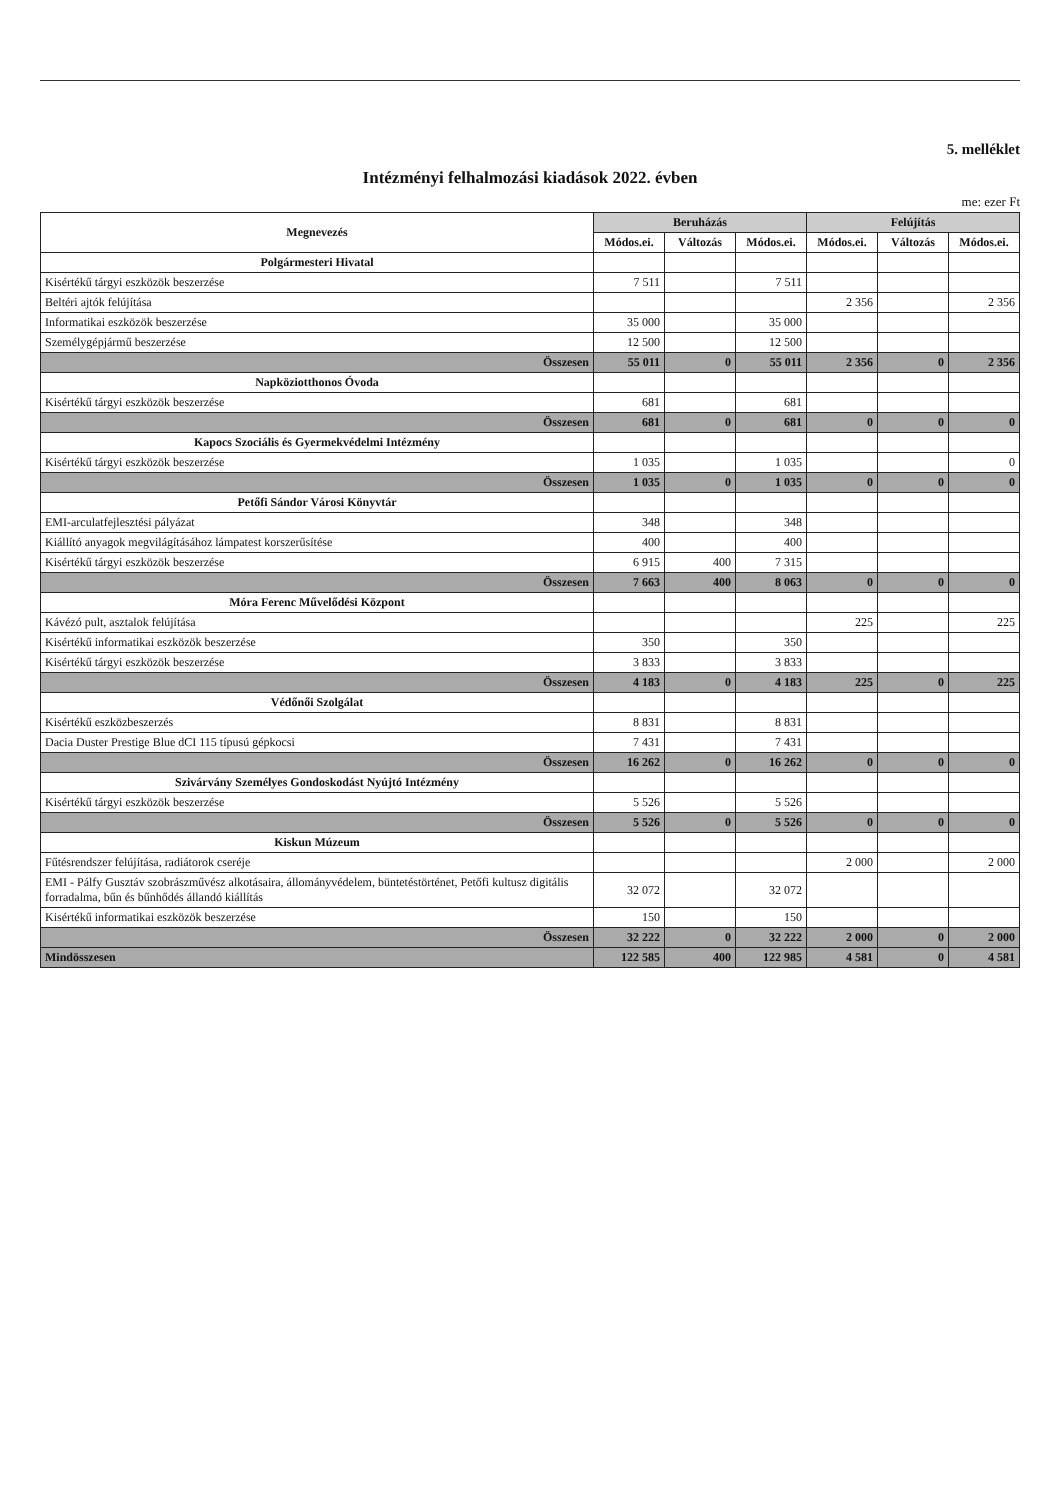5. melléklet
Intézményi felhalmozási kiadások 2022. évben
me: ezer Ft
| Megnevezés | Beruházás | | | Felújítás | | |
| --- | --- | --- | --- | --- | --- | --- |
| | Módos.ei. | Változás | Módos.ei. | Módos.ei. | Változás | Módos.ei. |
| Polgármesteri Hivatal | | | | | | |
| Kisértékű tárgyi eszközök beszerzése | 7 511 | | 7 511 | | | |
| Beltéri ajtók felújítása | | | | 2 356 | | 2 356 |
| Informatikai eszközök beszerzése | 35 000 | | 35 000 | | | |
| Személygépjármű beszerzése | 12 500 | | 12 500 | | | |
| Összesen | 55 011 | 0 | 55 011 | 2 356 | 0 | 2 356 |
| Napköziotthonos Óvoda | | | | | | |
| Kisértékű tárgyi eszközök beszerzése | 681 | | 681 | | | |
| Összesen | 681 | 0 | 681 | 0 | 0 | 0 |
| Kapocs Szociális és Gyermekvédelmi Intézmény | | | | | | |
| Kisértékű tárgyi eszközök beszerzése | 1 035 | | 1 035 | | | 0 |
| Összesen | 1 035 | 0 | 1 035 | 0 | 0 | 0 |
| Petőfi Sándor Városi Könyvtár | | | | | | |
| EMI-arculatfejlesztési pályázat | 348 | | 348 | | | |
| Kiállító anyagok megvilágításához lámpatest korszerűsítése | 400 | | 400 | | | |
| Kisértékű tárgyi eszközök beszerzése | 6 915 | 400 | 7 315 | | | |
| Összesen | 7 663 | 400 | 8 063 | 0 | 0 | 0 |
| Móra Ferenc Művelődési Központ | | | | | | |
| Kávézó pult, asztalok felújítása | | | | 225 | | 225 |
| Kisértékű informatikai eszközök beszerzése | 350 | | 350 | | | |
| Kisértékű tárgyi eszközök beszerzése | 3 833 | | 3 833 | | | |
| Összesen | 4 183 | 0 | 4 183 | 225 | 0 | 225 |
| Védőnői Szolgálat | | | | | | |
| Kisértékű eszközbeszerzés | 8 831 | | 8 831 | | | |
| Dacia Duster Prestige Blue dCI 115 típusú gépkocsi | 7 431 | | 7 431 | | | |
| Összesen | 16 262 | 0 | 16 262 | 0 | 0 | 0 |
| Szivárvány Személyes Gondoskodást Nyújtó Intézmény | | | | | | |
| Kisértékű tárgyi eszközök beszerzése | 5 526 | | 5 526 | | | |
| Összesen | 5 526 | 0 | 5 526 | 0 | 0 | 0 |
| Kiskun Múzeum | | | | | | |
| Fűtésrendszer felújítása, radiátorok cseréje | | | | 2 000 | | 2 000 |
| EMI - Pálfy Gusztáv szobrászművész alkotásaira, állományvédelem, büntetéstörténet, Petőfi kultusz digitális forradalma, bűn és bűnhődés állandó kiállítás | 32 072 | | 32 072 | | | |
| Kisértékű informatikai eszközök beszerzése | 150 | | 150 | | | |
| Összesen | 32 222 | 0 | 32 222 | 2 000 | 0 | 2 000 |
| Mindösszesen | 122 585 | 400 | 122 985 | 4 581 | 0 | 4 581 |